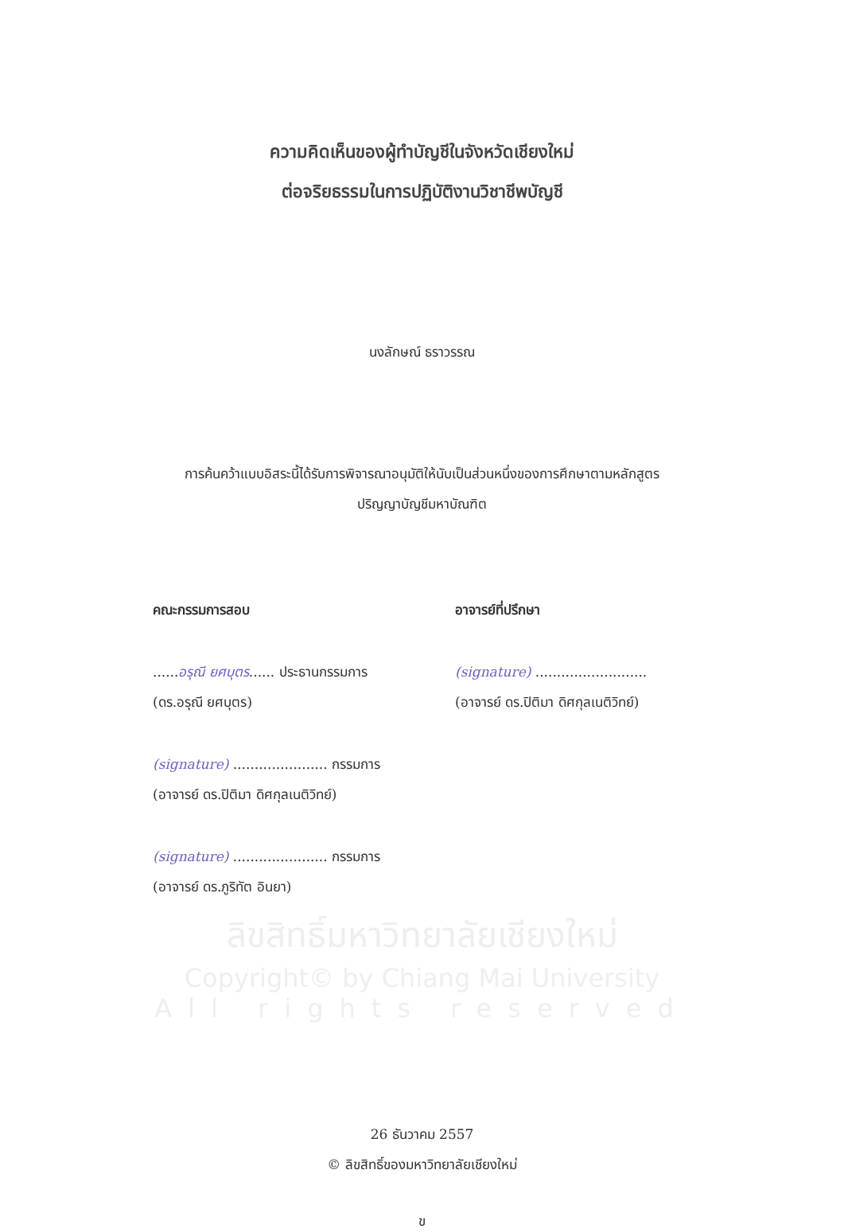ความคิดเห็นของผู้ทำบัญชีในจังหวัดเชียงใหม่
ต่อจริยธรรมในการปฏิบัติงานวิชาชีพบัญชี
นงลักษณ์ ธราวรรณ
การค้นคว้าแบบอิสระนี้ได้รับการพิจารณาอนุมัติให้นับเป็นส่วนหนึ่งของการศึกษาตามหลักสูตร
ปริญญาบัญชีมหาบัณฑิต
คณะกรรมการสอบ อาจารย์ที่ปรึกษา
......อรุณี ยศบุตร...... ประธานกรรมการ
(signature) ..........................
(ดร.อรุณี ยศบุตร) (อาจารย์ ดร.ปิติมา ดิศกุลเนติวิทย์)
(signature) ...................... กรรมการ
(อาจารย์ ดร.ปิติมา ดิศกุลเนติวิทย์)
(signature) ...................... กรรมการ
(อาจารย์ ดร.ภูริทัต อินยา)
ลิขสิทธิ์มหาวิทยาลัยเชียงใหม่
Copyright© by Chiang Mai University
All rights reserved
26 ธันวาคม 2557
© ลิขสิทธิ์ของมหาวิทยาลัยเชียงใหม่
ข